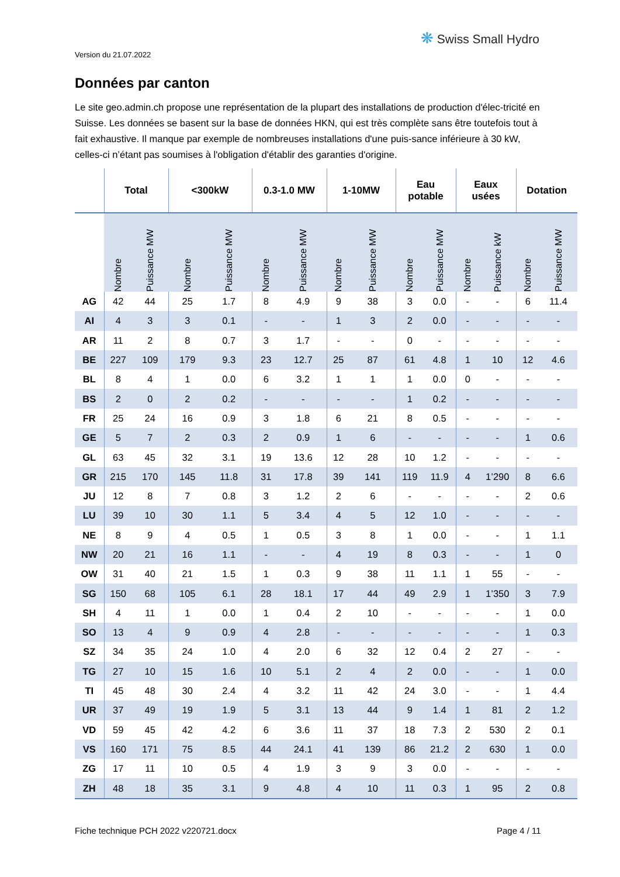Version du 21.07.2022
❋ Swiss Small Hydro
Données par canton
Le site geo.admin.ch propose une représentation de la plupart des installations de production d'élec-tricité en Suisse. Les données se basent sur la base de données HKN, qui est très complète sans être toutefois tout à fait exhaustive. Il manque par exemple de nombreuses installations d'une puis-sance inférieure à 30 kW, celles-ci n’étant pas soumises à l'obligation d'établir des garanties d'origine.
| | Total | | <300kW | | 0.3-1.0 MW | | 1-10MW | | Eau potable | | Eaux usées | | Dotation | |
| --- | --- | --- | --- | --- | --- | --- | --- | --- | --- | --- | --- | --- | --- | --- |
| | Nombre | Puissance MW | Nombre | Puissance MW | Nombre | Puissance MW | Nombre | Puissance MW | Nombre | Puissance MW | Nombre | Puissance kW | Nombre | Puissance MW |
| AG | 42 | 44 | 25 | 1.7 | 8 | 4.9 | 9 | 38 | 3 | 0.0 | - | - | 6 | 11.4 |
| AI | 4 | 3 | 3 | 0.1 | - | - | 1 | 3 | 2 | 0.0 | - | - | - | - |
| AR | 11 | 2 | 8 | 0.7 | 3 | 1.7 | - | - | 0 | - | - | - | - | - |
| BE | 227 | 109 | 179 | 9.3 | 23 | 12.7 | 25 | 87 | 61 | 4.8 | 1 | 10 | 12 | 4.6 |
| BL | 8 | 4 | 1 | 0.0 | 6 | 3.2 | 1 | 1 | 1 | 0.0 | 0 | - | - | - |
| BS | 2 | 0 | 2 | 0.2 | - | - | - | - | 1 | 0.2 | - | - | - | - |
| FR | 25 | 24 | 16 | 0.9 | 3 | 1.8 | 6 | 21 | 8 | 0.5 | - | - | - | - |
| GE | 5 | 7 | 2 | 0.3 | 2 | 0.9 | 1 | 6 | - | - | - | - | 1 | 0.6 |
| GL | 63 | 45 | 32 | 3.1 | 19 | 13.6 | 12 | 28 | 10 | 1.2 | - | - | - | - |
| GR | 215 | 170 | 145 | 11.8 | 31 | 17.8 | 39 | 141 | 119 | 11.9 | 4 | 1’290 | 8 | 6.6 |
| JU | 12 | 8 | 7 | 0.8 | 3 | 1.2 | 2 | 6 | - | - | - | - | 2 | 0.6 |
| LU | 39 | 10 | 30 | 1.1 | 5 | 3.4 | 4 | 5 | 12 | 1.0 | - | - | - | - |
| NE | 8 | 9 | 4 | 0.5 | 1 | 0.5 | 3 | 8 | 1 | 0.0 | - | - | 1 | 1.1 |
| NW | 20 | 21 | 16 | 1.1 | - | - | 4 | 19 | 8 | 0.3 | - | - | 1 | 0 |
| OW | 31 | 40 | 21 | 1.5 | 1 | 0.3 | 9 | 38 | 11 | 1.1 | 1 | 55 | - | - |
| SG | 150 | 68 | 105 | 6.1 | 28 | 18.1 | 17 | 44 | 49 | 2.9 | 1 | 1’350 | 3 | 7.9 |
| SH | 4 | 11 | 1 | 0.0 | 1 | 0.4 | 2 | 10 | - | - | - | - | 1 | 0.0 |
| SO | 13 | 4 | 9 | 0.9 | 4 | 2.8 | - | - | - | - | - | - | 1 | 0.3 |
| SZ | 34 | 35 | 24 | 1.0 | 4 | 2.0 | 6 | 32 | 12 | 0.4 | 2 | 27 | - | - |
| TG | 27 | 10 | 15 | 1.6 | 10 | 5.1 | 2 | 4 | 2 | 0.0 | - | - | 1 | 0.0 |
| TI | 45 | 48 | 30 | 2.4 | 4 | 3.2 | 11 | 42 | 24 | 3.0 | - | - | 1 | 4.4 |
| UR | 37 | 49 | 19 | 1.9 | 5 | 3.1 | 13 | 44 | 9 | 1.4 | 1 | 81 | 2 | 1.2 |
| VD | 59 | 45 | 42 | 4.2 | 6 | 3.6 | 11 | 37 | 18 | 7.3 | 2 | 530 | 2 | 0.1 |
| VS | 160 | 171 | 75 | 8.5 | 44 | 24.1 | 41 | 139 | 86 | 21.2 | 2 | 630 | 1 | 0.0 |
| ZG | 17 | 11 | 10 | 0.5 | 4 | 1.9 | 3 | 9 | 3 | 0.0 | - | - | - | - |
| ZH | 48 | 18 | 35 | 3.1 | 9 | 4.8 | 4 | 10 | 11 | 0.3 | 1 | 95 | 2 | 0.8 |
Fiche technique PCH 2022 v220721.docx
Page 4 / 11